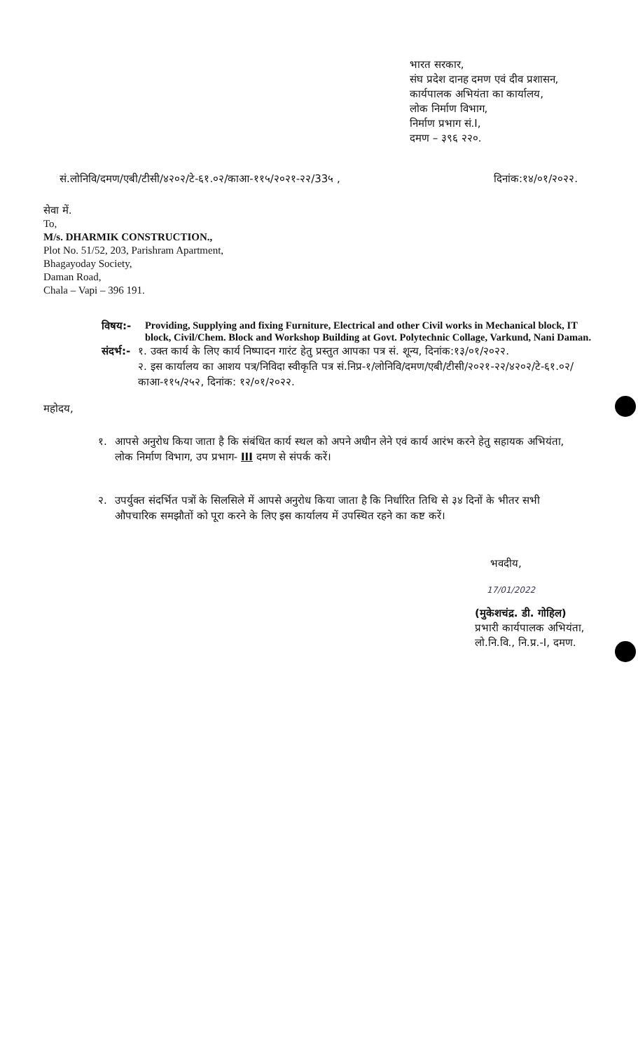भारत सरकार,
संघ प्रदेश दानह दमण एवं दीव प्रशासन,
कार्यपालक अभियंता का कार्यालय,
लोक निर्माण विभाग,
निर्माण प्रभाग सं.I,
दमण – ३९६ २२०.
सं.लोनिवि/दमण/एबी/टीसी/४२०२/टे-६१.०२/काआ-११५/२०२१-२२/33५ , दिनांक:१४/०१/२०२२.
सेवा में.
To,
M/s. DHARMIK CONSTRUCTION.,
Plot No. 51/52, 203, Parishram Apartment,
Bhagayoday Society,
Daman Road,
Chala – Vapi – 396 191.
विषय:-
Providing, Supplying and fixing Furniture, Electrical and other Civil works in Mechanical block, IT block, Civil/Chem. Block and Workshop Building at Govt. Polytechnic Collage, Varkund, Nani Daman.
संदर्भ:-
१. उक्त कार्य के लिए कार्य निष्पादन गारंट हेतु प्रस्तुत आपका पत्र सं. शून्य, दिनांक:१३/०१/२०२२.
२. इस कार्यालय का आशय पत्र/निविदा स्वीकृति पत्र सं.निप्र-१/लोनिवि/दमण/एबी/टीसी/२०२१-२२/४२०२/टे-६१.०२/काआ-११५/२५२, दिनांक: १२/०१/२०२२.
महोदय,
१. आपसे अनुरोध किया जाता है कि संबंधित कार्य स्थल को अपने अधीन लेने एवं कार्य आरंभ करने हेतु सहायक अभियंता, लोक निर्माण विभाग, उप प्रभाग- III दमण से संपर्क करें।
२. उपर्युक्त संदर्भित पत्रों के सिलसिले में आपसे अनुरोध किया जाता है कि निर्धारित तिथि से ३४ दिनों के भीतर सभी औपचारिक समझौतों को पूरा करने के लिए इस कार्यालय में उपस्थित रहने का कष्ट करें।
भवदीय,
17/01/2022
(मुकेशचंद्र. डी. गोहिल)
प्रभारी कार्यपालक अभियंता,
लो.नि.वि., नि.प्र.-I, दमण.